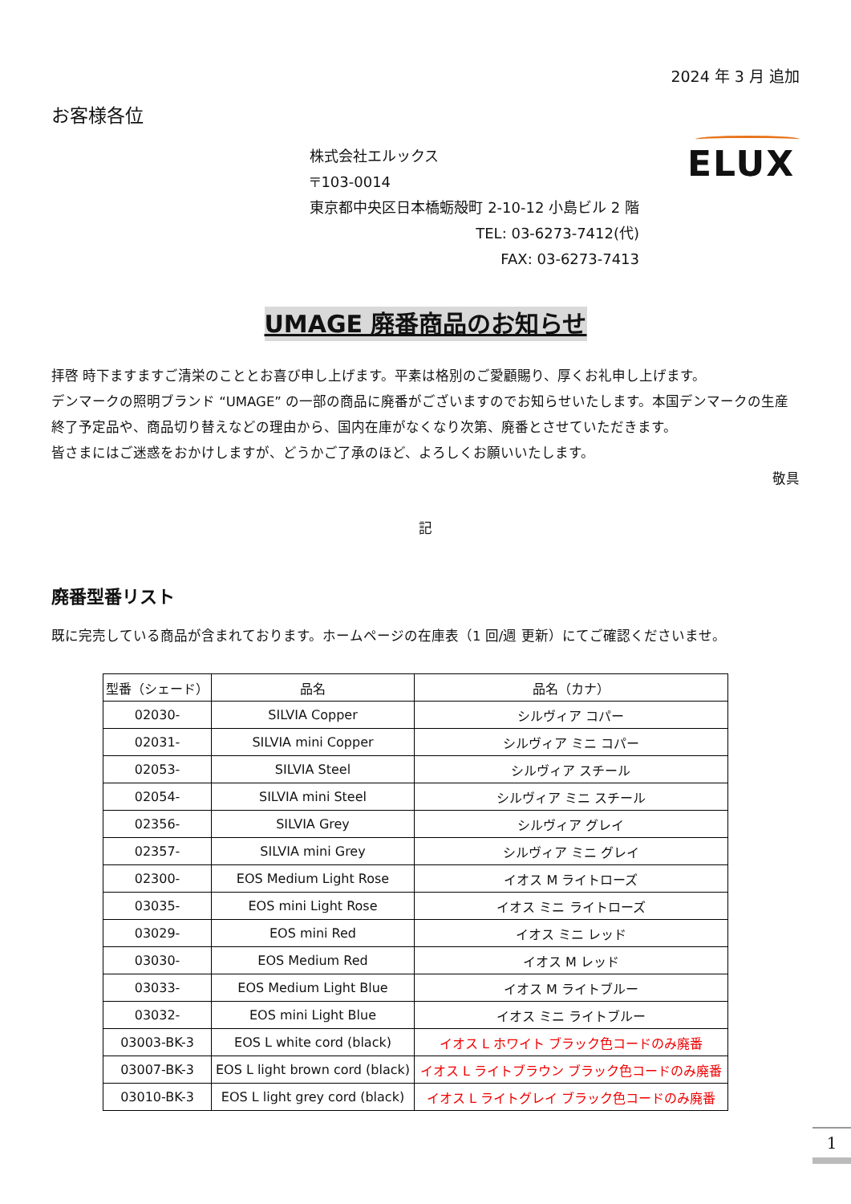2024 年 3 月 追加
お客様各位
株式会社エルックス
〒103-0014
東京都中央区日本橋蛎殻町 2-10-12 小島ビル 2 階
TEL: 03-6273-7412(代)
FAX: 03-6273-7413
ELUX
UMAGE 廃番商品のお知らせ
拝啓 時下ますますご清栄のこととお喜び申し上げます。平素は格別のご愛顧賜り、厚くお礼申し上げます。
デンマークの照明ブランド “UMAGE” の一部の商品に廃番がございますのでお知らせいたします。本国デンマークの生産終了予定品や、商品切り替えなどの理由から、国内在庫がなくなり次第、廃番とさせていただきます。
皆さまにはご迷惑をおかけしますが、どうかご了承のほど、よろしくお願いいたします。
敬具
記
廃番型番リスト
既に完売している商品が含まれております。ホームページの在庫表（1 回/週 更新）にてご確認くださいませ。
| 型番（シェード） | 品名 | 品名（カナ） |
| --- | --- | --- |
| 02030- | SILVIA Copper | シルヴィア コパー |
| 02031- | SILVIA mini Copper | シルヴィア ミニ コパー |
| 02053- | SILVIA Steel | シルヴィア スチール |
| 02054- | SILVIA mini Steel | シルヴィア ミニ スチール |
| 02356- | SILVIA Grey | シルヴィア グレイ |
| 02357- | SILVIA mini Grey | シルヴィア ミニ グレイ |
| 02300- | EOS Medium Light Rose | イオス M ライトローズ |
| 03035- | EOS mini Light Rose | イオス ミニ ライトローズ |
| 03029- | EOS mini Red | イオス ミニ レッド |
| 03030- | EOS Medium Red | イオス M レッド |
| 03033- | EOS Medium Light Blue | イオス M ライトブルー |
| 03032- | EOS mini Light Blue | イオス ミニ ライトブルー |
| 03003-BK-3 | EOS L white cord (black) | イオス L ホワイト ブラック色コードのみ廃番 |
| 03007-BK-3 | EOS L light brown cord (black) | イオス L ライトブラウン ブラック色コードのみ廃番 |
| 03010-BK-3 | EOS L light grey cord (black) | イオス L ライトグレイ ブラック色コードのみ廃番 |
1